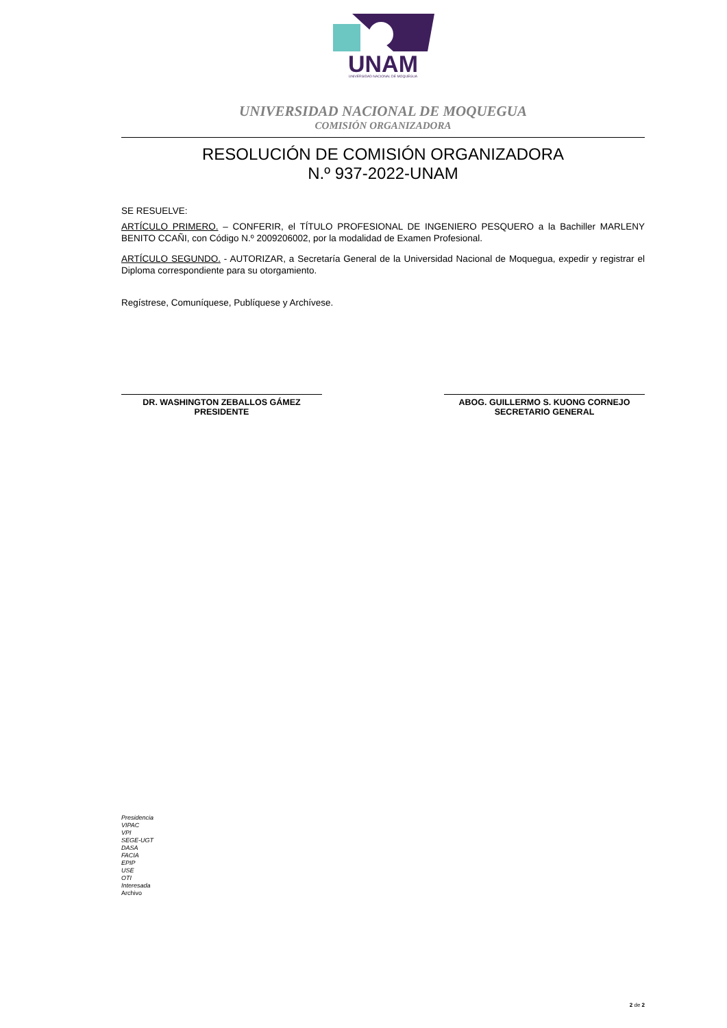UNAM
UNIVERSIDAD NACIONAL DE MOQUEGUA
UNIVERSIDAD NACIONAL DE MOQUEGUA
COMISIÓN ORGANIZADORA
RESOLUCIÓN DE COMISIÓN ORGANIZADORA
N.º 937-2022-UNAM
SE RESUELVE:
ARTÍCULO PRIMERO. – CONFERIR, el TÍTULO PROFESIONAL DE INGENIERO PESQUERO a la Bachiller MARLENY BENITO CCAÑI, con Código N.º 2009206002, por la modalidad de Examen Profesional.
ARTÍCULO SEGUNDO. - AUTORIZAR, a Secretaría General de la Universidad Nacional de Moquegua, expedir y registrar el Diploma correspondiente para su otorgamiento.
Regístrese, Comuníquese, Publíquese y Archívese.
DR. WASHINGTON ZEBALLOS GÁMEZ
PRESIDENTE
ABOG. GUILLERMO S. KUONG CORNEJO
SECRETARIO GENERAL
Presidencia
VIPAC
VPI
SEGE-UGT
DASA
FACIA
EPIP
USE
OTI
Interesada
Archivo
2 de 2